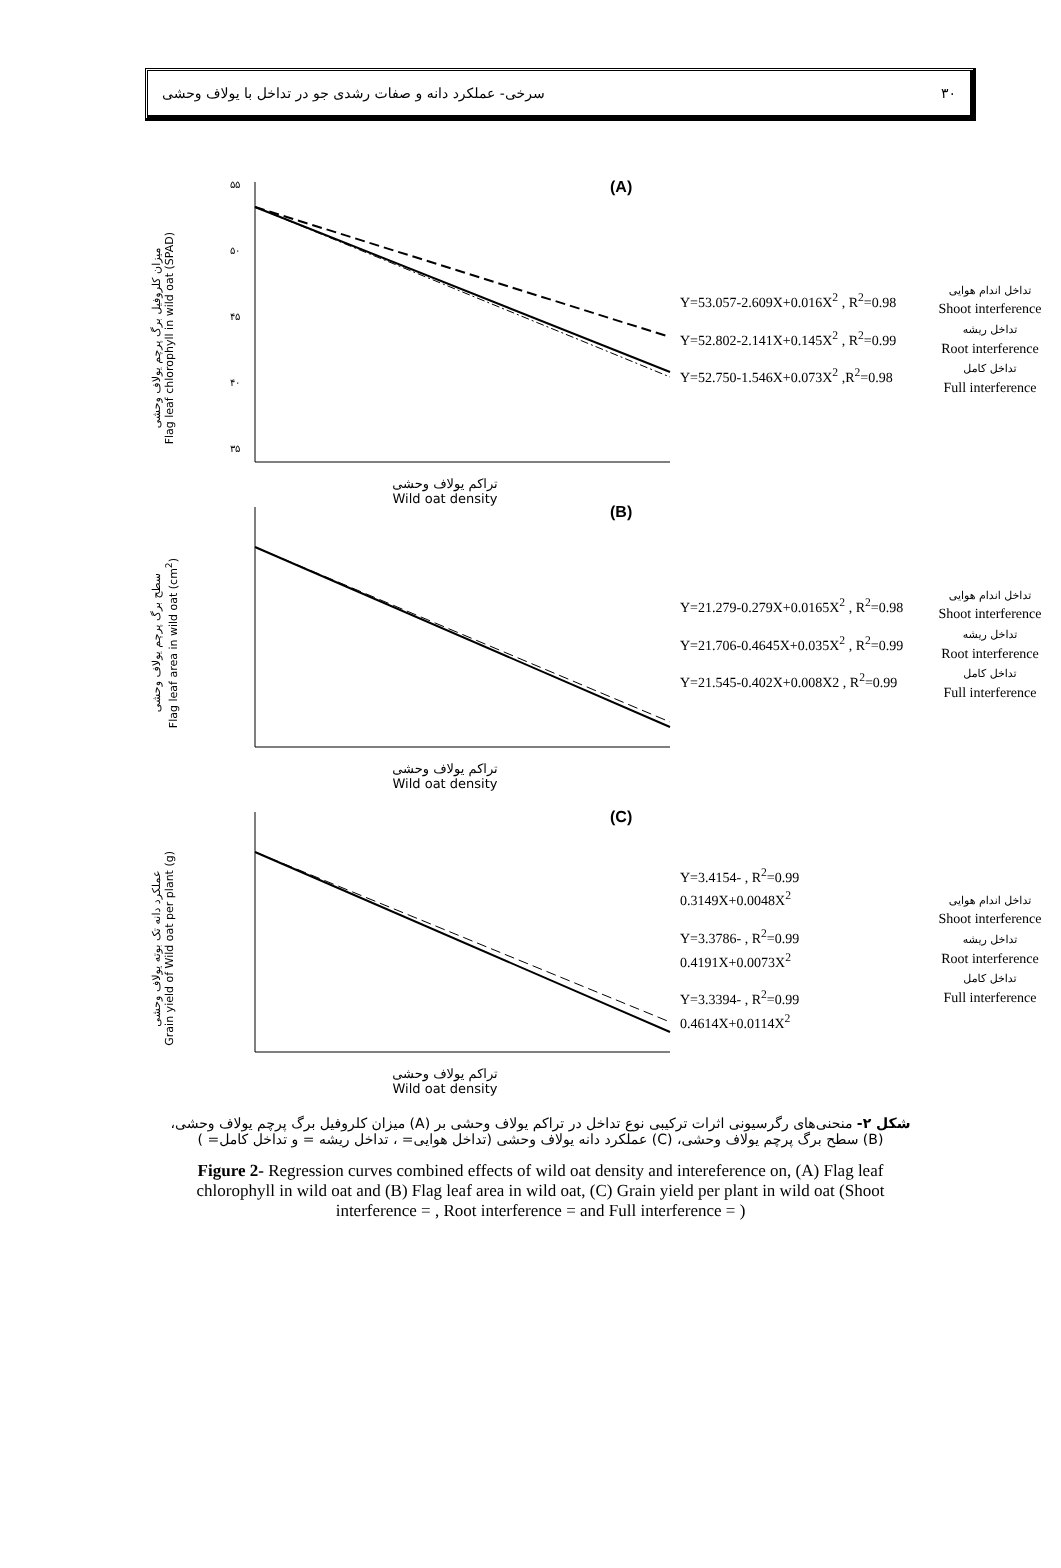۳۰ سرخی- عملکرد دانه و صفات رشدی جو در تداخل با یولاف وحشی
میزان کلروفیل برگ پرچم یولاف وحشی
Flag leaf chlorophyll in wild oat (SPAD)
۵۵
۵۰
۴۵
۴۰
۳۵
(A)
تراکم یولاف وحشی
Wild oat density
Y=53.057-2.609X+0.016X<sup>2</sup> , R<sup>2</sup>=0.98
Y=52.802-2.141X+0.145X<sup>2</sup> , R<sup>2</sup>=0.99
Y=52.750-1.546X+0.073X<sup>2</sup> ,R<sup>2</sup>=0.98
تداخل اندام هوایی
Shoot interference
تداخل ریشه
Root interference
تداخل کامل
Full interference
سطح برگ پرچم یولاف وحشی
Flag leaf area in wild oat (cm<sup>2</sup>)
(B)
تراکم یولاف وحشی
Wild oat density
Y=21.279-0.279X+0.0165X<sup>2</sup> , R<sup>2</sup>=0.98
Y=21.706-0.4645X+0.035X<sup>2</sup> , R<sup>2</sup>=0.99
Y=21.545-0.402X+0.008X2 , R<sup>2</sup>=0.99
تداخل اندام هوایی
Shoot interference
تداخل ریشه
Root interference
تداخل کامل
Full interference
عملکرد دانه تک بوته یولاف وحشی
Grain yield of Wild oat per plant (g)
(C)
تراکم یولاف وحشی
Wild oat density
Y=3.4154- , R<sup>2</sup>=0.99
0.3149X+0.0048X<sup>2</sup>
Y=3.3786- , R<sup>2</sup>=0.99
0.4191X+0.0073X<sup>2</sup>
Y=3.3394- , R<sup>2</sup>=0.99
0.4614X+0.0114X<sup>2</sup>
تداخل اندام هوایی
Shoot interference
تداخل ریشه
Root interference
تداخل کامل
Full interference
شکل ۲- منحنی‌های رگرسیونی اثرات ترکیبی نوع تداخل در تراکم یولاف وحشی بر (A) میزان کلروفیل برگ پرچم یولاف وحشی، (B) سطح برگ پرچم یولاف وحشی، (C) عملکرد دانه یولاف وحشی (تداخل هوایی= ، تداخل ریشه = و تداخل کامل= )
Figure 2- Regression curves combined effects of wild oat density and intereference on, (A) Flag leaf chlorophyll in wild oat and (B) Flag leaf area in wild oat, (C) Grain yield per plant in wild oat (Shoot interference = , Root interference = and Full interference = )